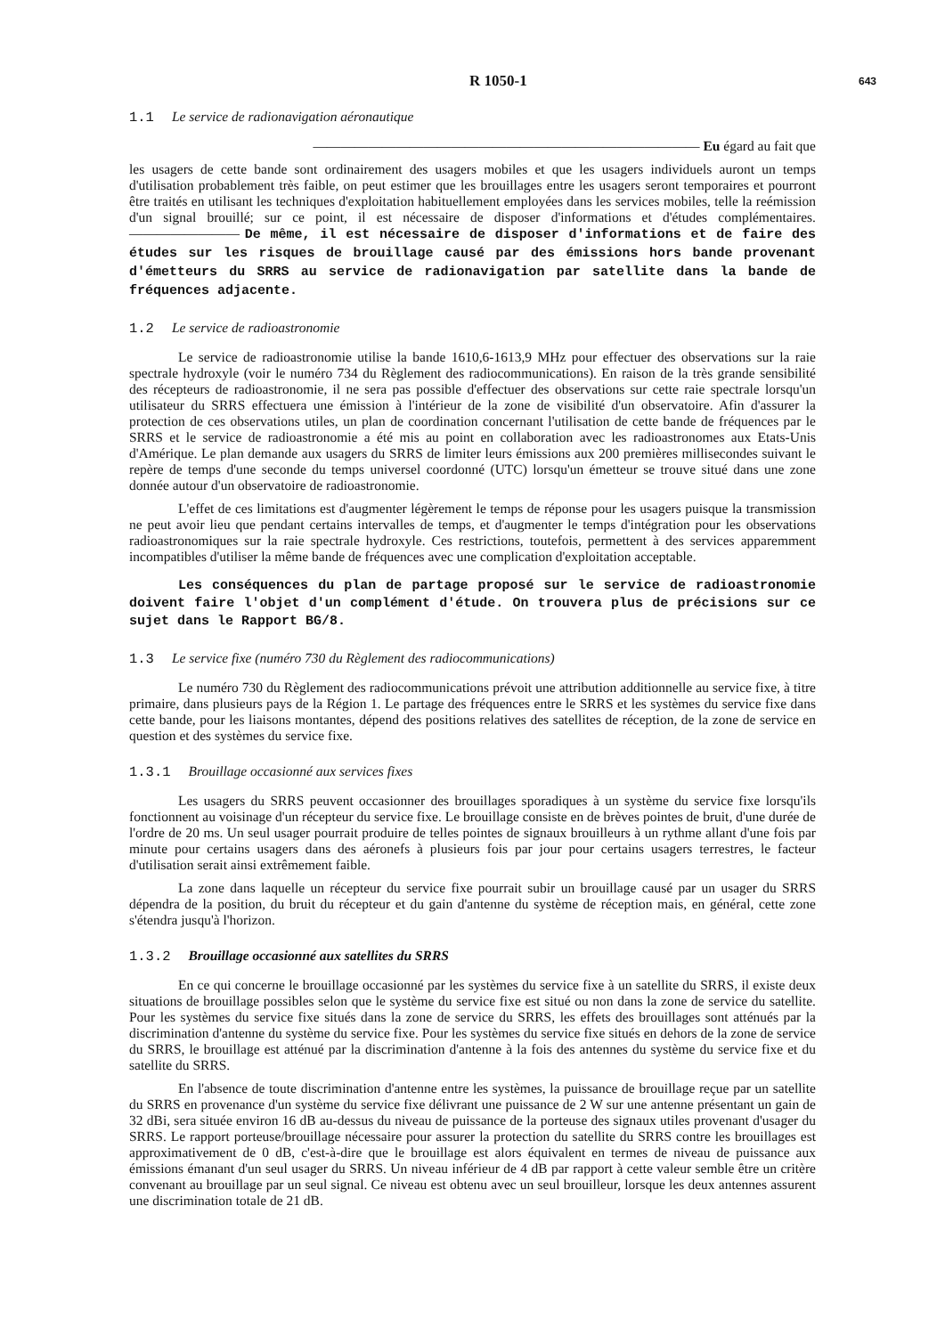R 1050-1
643
1.1 Le service de radionavigation aéronautique
———————————————————————————— Eu égard au fait que
les usagers de cette bande sont ordinairement des usagers mobiles et que les usagers individuels auront un temps d'utilisation probablement très faible, on peut estimer que les brouillages entre les usagers seront temporaires et pourront être traités en utilisant les techniques d'exploitation habituellement employées dans les services mobiles, telle la reémission d'un signal brouillé; sur ce point, il est nécessaire de disposer d'informations et d'études complémentaires.———————— De même, il est nécessaire de disposer d'informations et de faire des études sur les risques de brouillage causé par des émissions hors bande provenant d'émetteurs du SRRS au service de radionavigation par satellite dans la bande de fréquences adjacente.
1.2 Le service de radioastronomie
Le service de radioastronomie utilise la bande 1610,6-1613,9 MHz pour effectuer des observations sur la raie spectrale hydroxyle (voir le numéro 734 du Règlement des radiocommunications). En raison de la très grande sensibilité des récepteurs de radioastronomie, il ne sera pas possible d'effectuer des observations sur cette raie spectrale lorsqu'un utilisateur du SRRS effectuera une émission à l'intérieur de la zone de visibilité d'un observatoire. Afin d'assurer la protection de ces observations utiles, un plan de coordination concernant l'utilisation de cette bande de fréquences par le SRRS et le service de radioastronomie a été mis au point en collaboration avec les radioastronomes aux Etats-Unis d'Amérique. Le plan demande aux usagers du SRRS de limiter leurs émissions aux 200 premières millisecondes suivant le repère de temps d'une seconde du temps universel coordonné (UTC) lorsqu'un émetteur se trouve situé dans une zone donnée autour d'un observatoire de radioastronomie.
L'effet de ces limitations est d'augmenter légèrement le temps de réponse pour les usagers puisque la transmission ne peut avoir lieu que pendant certains intervalles de temps, et d'augmenter le temps d'intégration pour les observations radioastronomiques sur la raie spectrale hydroxyle. Ces restrictions, toutefois, permettent à des services apparemment incompatibles d'utiliser la même bande de fréquences avec une complication d'exploitation acceptable.
Les conséquences du plan de partage proposé sur le service de radioastronomie doivent faire l'objet d'un complément d'étude. On trouvera plus de précisions sur ce sujet dans le Rapport BG/8.
1.3 Le service fixe (numéro 730 du Règlement des radiocommunications)
Le numéro 730 du Règlement des radiocommunications prévoit une attribution additionnelle au service fixe, à titre primaire, dans plusieurs pays de la Région 1. Le partage des fréquences entre le SRRS et les systèmes du service fixe dans cette bande, pour les liaisons montantes, dépend des positions relatives des satellites de réception, de la zone de service en question et des systèmes du service fixe.
1.3.1 Brouillage occasionné aux services fixes
Les usagers du SRRS peuvent occasionner des brouillages sporadiques à un système du service fixe lorsqu'ils fonctionnent au voisinage d'un récepteur du service fixe. Le brouillage consiste en de brèves pointes de bruit, d'une durée de l'ordre de 20 ms. Un seul usager pourrait produire de telles pointes de signaux brouilleurs à un rythme allant d'une fois par minute pour certains usagers dans des aéronefs à plusieurs fois par jour pour certains usagers terrestres, le facteur d'utilisation serait ainsi extrêmement faible.
La zone dans laquelle un récepteur du service fixe pourrait subir un brouillage causé par un usager du SRRS dépendra de la position, du bruit du récepteur et du gain d'antenne du système de réception mais, en général, cette zone s'étendra jusqu'à l'horizon.
1.3.2 Brouillage occasionné aux satellites du SRRS
En ce qui concerne le brouillage occasionné par les systèmes du service fixe à un satellite du SRRS, il existe deux situations de brouillage possibles selon que le système du service fixe est situé ou non dans la zone de service du satellite. Pour les systèmes du service fixe situés dans la zone de service du SRRS, les effets des brouillages sont atténués par la discrimination d'antenne du système du service fixe. Pour les systèmes du service fixe situés en dehors de la zone de service du SRRS, le brouillage est atténué par la discrimination d'antenne à la fois des antennes du système du service fixe et du satellite du SRRS.
En l'absence de toute discrimination d'antenne entre les systèmes, la puissance de brouillage reçue par un satellite du SRRS en provenance d'un système du service fixe délivrant une puissance de 2 W sur une antenne présentant un gain de 32 dBi, sera située environ 16 dB au-dessus du niveau de puissance de la porteuse des signaux utiles provenant d'usager du SRRS. Le rapport porteuse/brouillage nécessaire pour assurer la protection du satellite du SRRS contre les brouillages est approximativement de 0 dB, c'est-à-dire que le brouillage est alors équivalent en termes de niveau de puissance aux émissions émanant d'un seul usager du SRRS. Un niveau inférieur de 4 dB par rapport à cette valeur semble être un critère convenant au brouillage par un seul signal. Ce niveau est obtenu avec un seul brouilleur, lorsque les deux antennes assurent une discrimination totale de 21 dB.